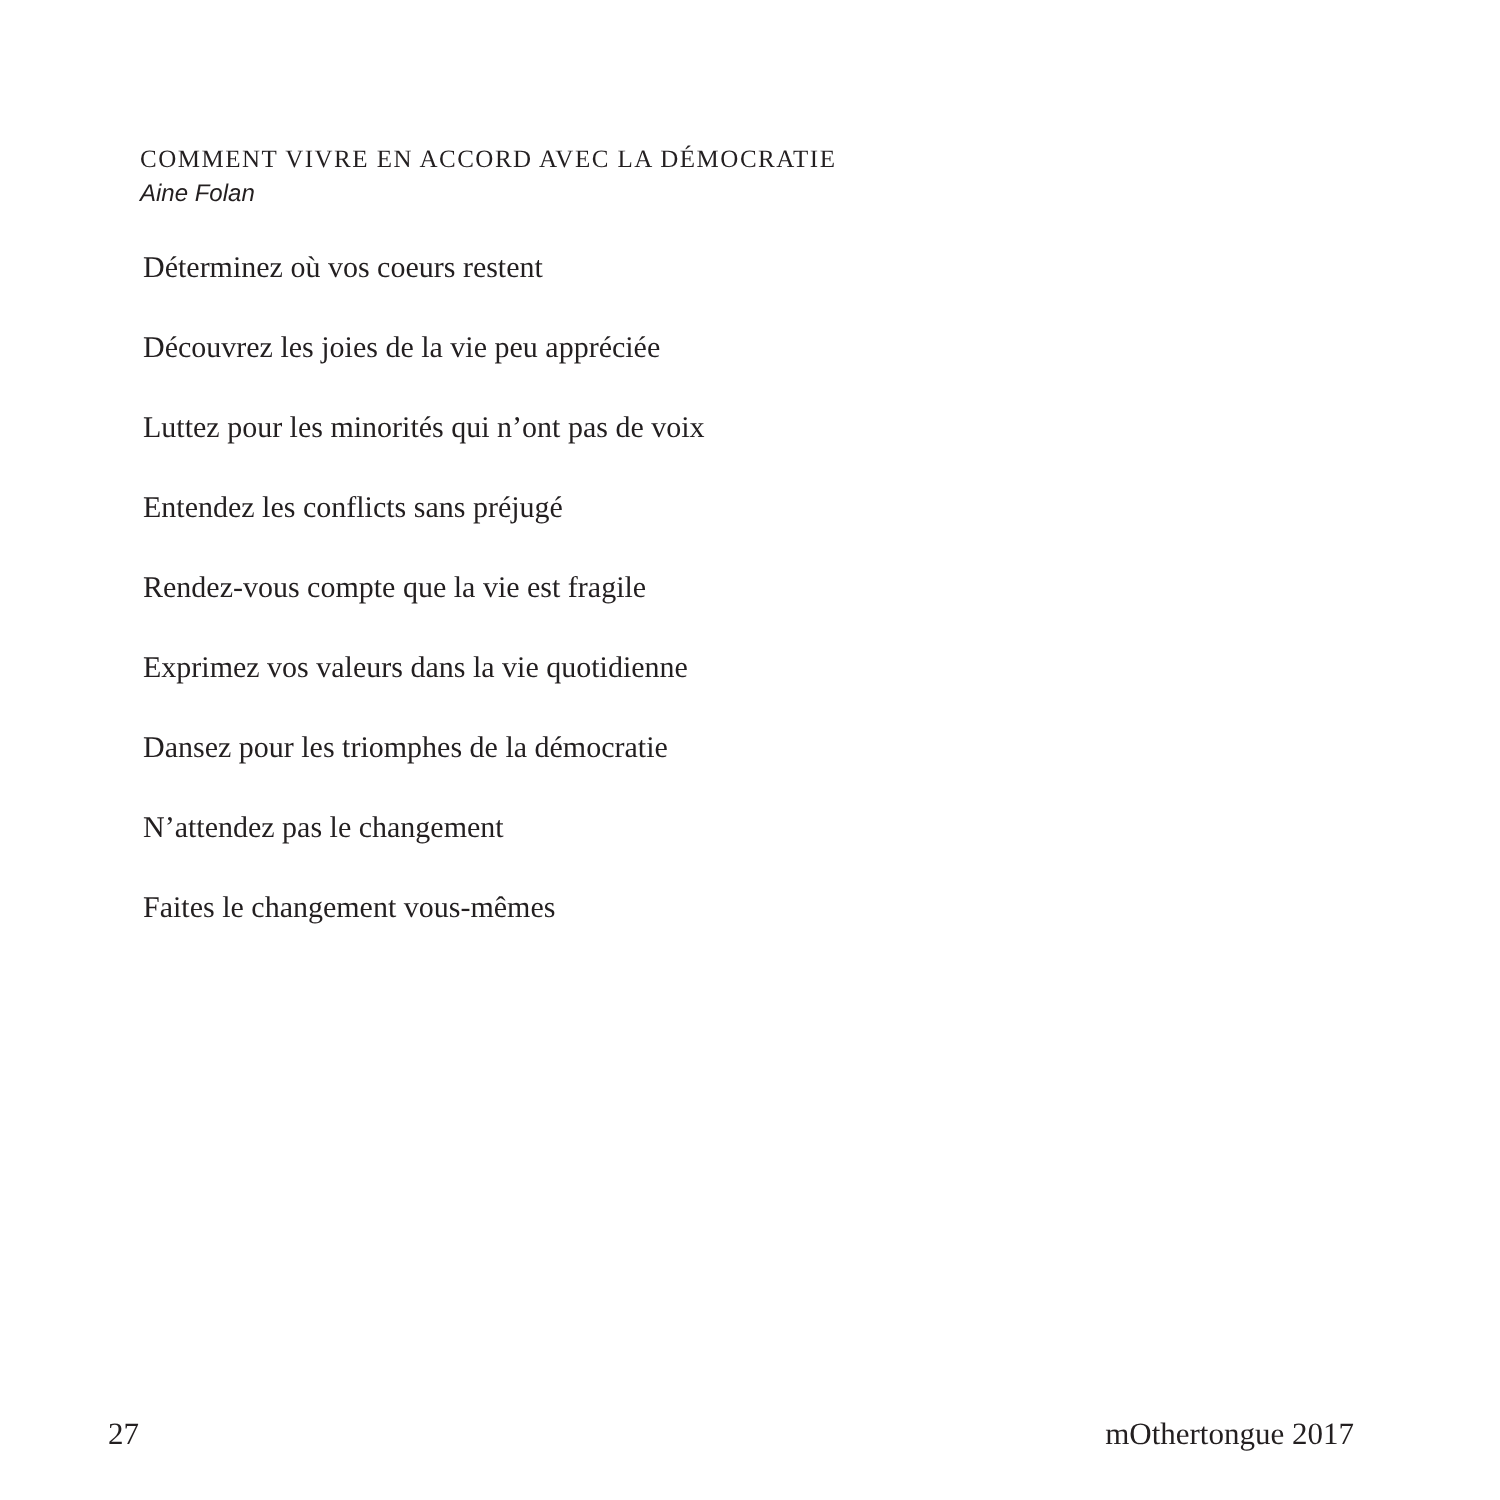COMMENT VIVRE EN ACCORD AVEC LA DÉMOCRATIE
Aine Folan
Déterminez où vos coeurs restent
Découvrez les joies de la vie peu appréciée
Luttez pour les minorités qui n’ont pas de voix
Entendez les conflicts sans préjugé
Rendez-vous compte que la vie est fragile
Exprimez vos valeurs dans la vie quotidienne
Dansez pour les triomphes de la démocratie
N’attendez pas le changement
Faites le changement vous-mêmes
27 mOthertongue 2017